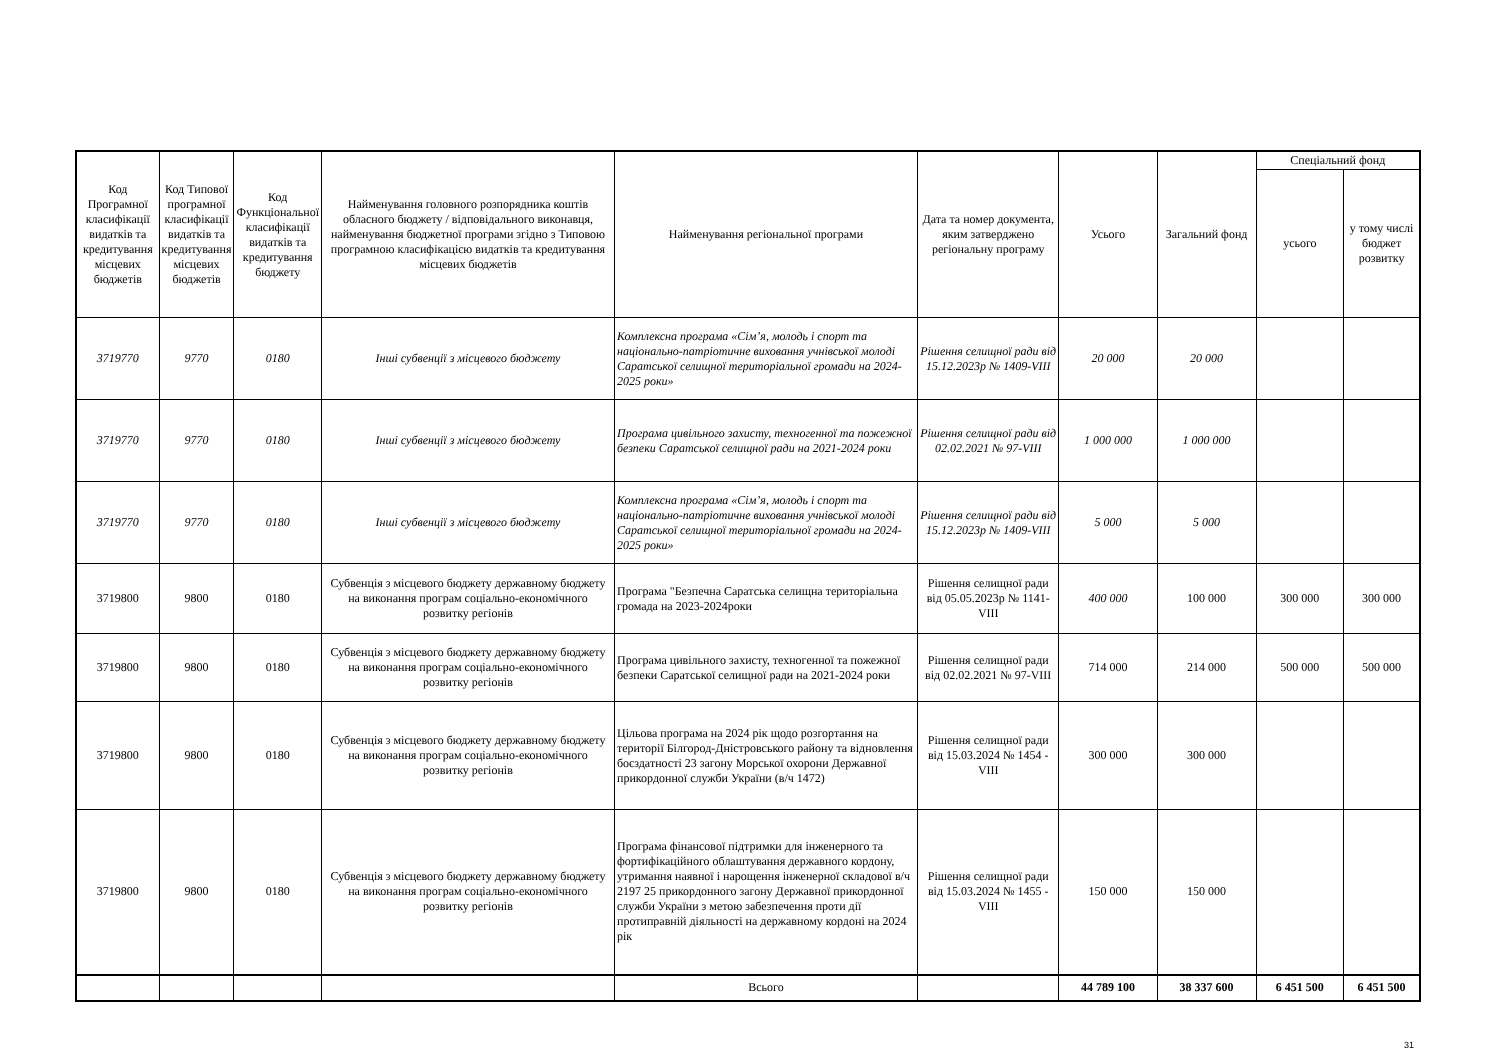| Код Програмної класифікації видатків та кредитування місцевих бюджетів | Код Типової програмної класифікації видатків та кредитування місцевих бюджетів | Код Функціональної класифікації видатків та кредитування бюджету | Найменування головного розпорядника коштів обласного бюджету / відповідального виконавця, найменування бюджетної програми згідно з Типовою програмною класифікацією видатків та кредитування місцевих бюджетів | Найменування регіональної програми | Дата та номер документа, яким затверджено регіональну програму | Усього | Загальний фонд | Спеціальний фонд | |
| --- | --- | --- | --- | --- | --- | --- | --- | --- | --- |
| | | | | | | | | усього | у тому числі бюджет розвитку |
| 3719770 | 9770 | 0180 | Інші субвенції з місцевого бюджету | Комплексна програма «Сім’я, молодь і спорт та національно-патріотичне виховання учнівської молоді Саратської селищної територіальної громади на 2024-2025 роки» | Рішення селищної ради від 15.12.2023р № 1409-VIII | 20 000 | 20 000 | | |
| 3719770 | 9770 | 0180 | Інші субвенції з місцевого бюджету | Програма цивільного захисту, техногенної та пожежної безпеки Саратської селищної ради на 2021-2024 роки | Рішення селищної ради від 02.02.2021 № 97-VIII | 1 000 000 | 1 000 000 | | |
| 3719770 | 9770 | 0180 | Інші субвенції з місцевого бюджету | Комплексна програма «Сім’я, молодь і спорт та національно-патріотичне виховання учнівської молоді Саратської селищної територіальної громади на 2024-2025 роки» | Рішення селищної ради від 15.12.2023р № 1409-VIII | 5 000 | 5 000 | | |
| 3719800 | 9800 | 0180 | Субвенція з місцевого бюджету державному бюджету на виконання програм соціально-економічного розвитку регіонів | Програма "Безпечна Саратська селищна територіальна громада на 2023-2024роки | Рішення селищної ради від 05.05.2023р № 1141-VIII | 400 000 | 100 000 | 300 000 | 300 000 |
| 3719800 | 9800 | 0180 | Субвенція з місцевого бюджету державному бюджету на виконання програм соціально-економічного розвитку регіонів | Програма цивільного захисту, техногенної та пожежної безпеки Саратської селищної ради на 2021-2024 роки | Рішення селищної ради від 02.02.2021 № 97-VIII | 714 000 | 214 000 | 500 000 | 500 000 |
| 3719800 | 9800 | 0180 | Субвенція з місцевого бюджету державному бюджету на виконання програм соціально-економічного розвитку регіонів | Цільова програма на 2024 рік щодо розгортання на території Білгород-Дністровського району та відновлення боєздатності 23 загону Морської охорони Державної прикордонної служби України (в/ч 1472) | Рішення селищної ради від 15.03.2024 № 1454 -VIII | 300 000 | 300 000 | | |
| 3719800 | 9800 | 0180 | Субвенція з місцевого бюджету державному бюджету на виконання програм соціально-економічного розвитку регіонів | Програма фінансової підтримки для інженерного та фортифікаційного облаштування державного кордону, утримання наявної і нарощення інженерної складової в/ч 2197 25 прикордонного загону Державної прикордонної служби України з метою забезпечення проти дії протиправній діяльності на державному кордоні на 2024 рік | Рішення селищної ради від 15.03.2024 № 1455 -VIII | 150 000 | 150 000 | | |
| | | | | Всього | | 44 789 100 | 38 337 600 | 6 451 500 | 6 451 500 |
31